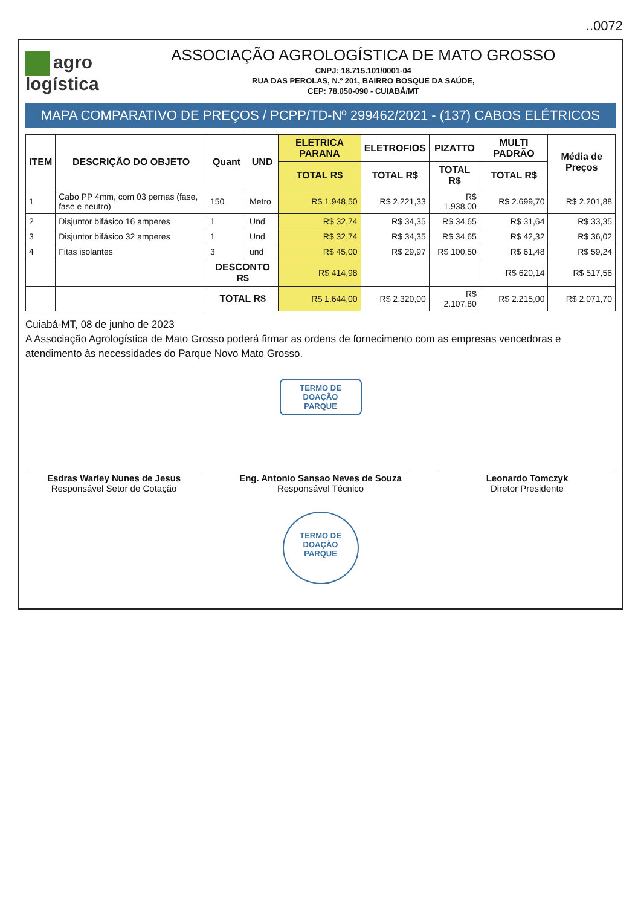..0072
agro
logística
ASSOCIAÇÃO AGROLOGÍSTICA DE MATO GROSSO
CNPJ: 18.715.101/0001-04
RUA DAS PEROLAS, N.º 201, BAIRRO BOSQUE DA SAÚDE,
CEP: 78.050-090 - CUIABÁ/MT
MAPA COMPARATIVO DE PREÇOS / PCPP/TD-Nº 299462/2021 - (137) CABOS ELÉTRICOS
| ITEM | DESCRIÇÃO DO OBJETO | Quant | UND | ELETRICA PARANA | ELETROFIOS | PIZATTO | MULTI PADRÃO | Média de Preços |
| --- | --- | --- | --- | --- | --- | --- | --- | --- |
| | | | | TOTAL R$ | TOTAL R$ | TOTAL R$ | TOTAL R$ | |
| 1 | Cabo PP 4mm, com 03 pernas (fase, fase e neutro) | 150 | Metro | R$ 1.948,50 | R$ 2.221,33 | R$ 1.938,00 | R$ 2.699,70 | R$ 2.201,88 |
| 2 | Disjuntor bifásico 16 amperes | 1 | Und | R$ 32,74 | R$ 34,35 | R$ 34,65 | R$ 31,64 | R$ 33,35 |
| 3 | Disjuntor bifásico 32 amperes | 1 | Und | R$ 32,74 | R$ 34,35 | R$ 34,65 | R$ 42,32 | R$ 36,02 |
| 4 | Fitas isolantes | 3 | und | R$ 45,00 | R$ 29,97 | R$ 100,50 | R$ 61,48 | R$ 59,24 |
| | | DESCONTO R$ | | R$ 414,98 | | | R$ 620,14 | R$ 517,56 |
| | | TOTAL R$ | | R$ 1.644,00 | R$ 2.320,00 | R$ 2.107,80 | R$ 2.215,00 | R$ 2.071,70 |
Cuiabá-MT, 08 de junho de 2023
A Associação Agrologística de Mato Grosso poderá firmar as ordens de fornecimento com as empresas vencedoras e atendimento às necessidades do Parque Novo Mato Grosso.
TERMO DE DOAÇÃO
PARQUE
Esdras Warley Nunes de Jesus
Responsável Setor de Cotação
Eng. Antonio Sansao Neves de Souza
Responsável Técnico
Leonardo Tomczyk
Diretor Presidente
TERMO DE DOAÇÃO
PARQUE